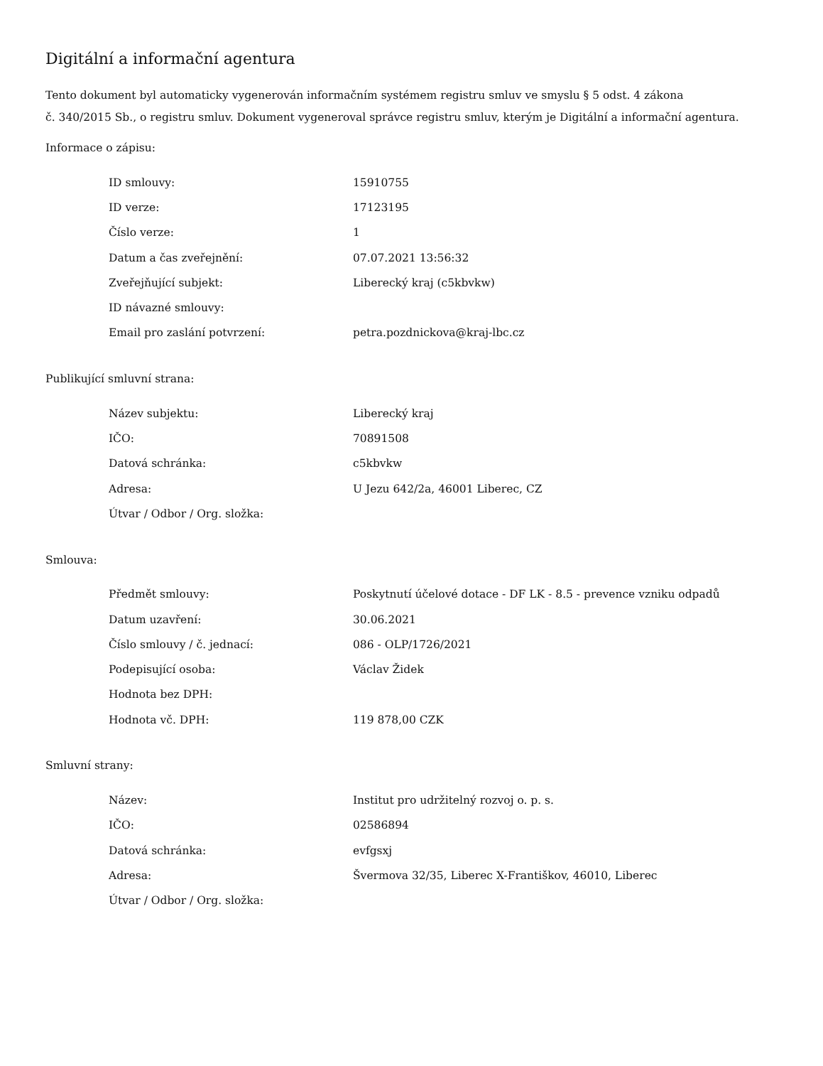Digitální a informační agentura
Tento dokument byl automaticky vygenerován informačním systémem registru smluv ve smyslu § 5 odst. 4 zákona
č. 340/2015 Sb., o registru smluv. Dokument vygeneroval správce registru smluv, kterým je Digitální a informační agentura.
Informace o zápisu:
| ID smlouvy: | 15910755 |
| ID verze: | 17123195 |
| Číslo verze: | 1 |
| Datum a čas zveřejnění: | 07.07.2021 13:56:32 |
| Zveřejňující subjekt: | Liberecký kraj (c5kbvkw) |
| ID návazné smlouvy: | |
| Email pro zaslání potvrzení: | petra.pozdnickova@kraj-lbc.cz |
Publikující smluvní strana:
| Název subjektu: | Liberecký kraj |
| IČO: | 70891508 |
| Datová schránka: | c5kbvkw |
| Adresa: | U Jezu 642/2a, 46001 Liberec, CZ |
| Útvar / Odbor / Org. složka: | |
Smlouva:
| Předmět smlouvy: | Poskytnutí účelové dotace - DF LK - 8.5 - prevence vzniku odpadů |
| Datum uzavření: | 30.06.2021 |
| Číslo smlouvy / č. jednací: | 086 - OLP/1726/2021 |
| Podepisující osoba: | Václav Židek |
| Hodnota bez DPH: | |
| Hodnota vč. DPH: | 119 878,00 CZK |
Smluvní strany:
| Název: | Institut pro udržitelný rozvoj o. p. s. |
| IČO: | 02586894 |
| Datová schránka: | evfgsxj |
| Adresa: | Švermova 32/35, Liberec X-Františkov, 46010, Liberec |
| Útvar / Odbor / Org. složka: | |